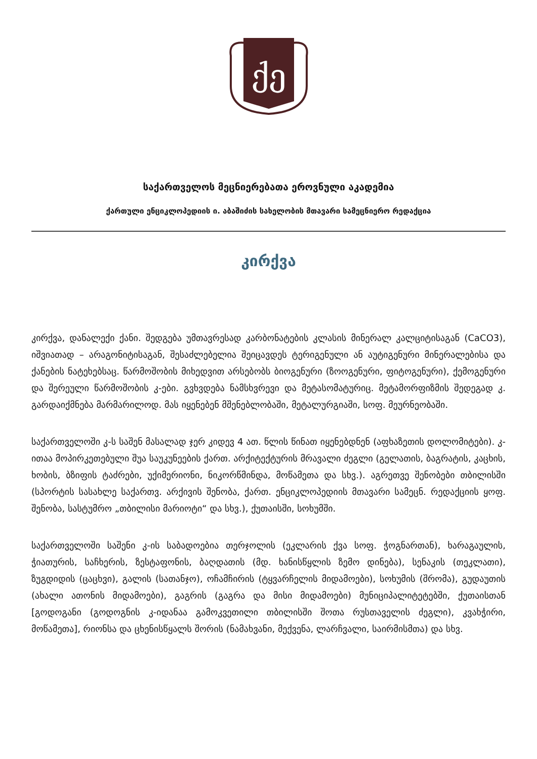ქე
საქართველოს მეცნიერებათა ეროვნული აკადემია
ქართული ენციკლოპედიის ი. აბაშიძის სახელობის მთავარი სამეცნიერო რედაქცია
კირქვა
კირქვა, დანალექი ქანი. შედგება უმთავრესად კარბონატების კლასის მინერალ კალციტისაგან (CaCO3), იშვიათად – არაგონიტისაგან, შესაძლებელია შეიცავდეს ტერიგენული ან აუტიგენური მინერალებისა და ქანების ნატეხებსაც. წარმოშობის მიხედვით არსებობს ბიოგენური (ზოოგენური, ფიტოგენური), ქემოგენური და შერეული წარმოშობის კ-ები. გვხვდება ნამსხვრევი და მეტასომატურიც. მეტამორფიზმის შედეგად კ. გარდაიქმნება მარმარილოდ. მას იყენებენ მშენებლობაში, მეტალურგიაში, სოფ. მეურნეობაში.
საქართველოში კ-ს საშენ მასალად ჯერ კიდევ 4 ათ. წლის წინათ იყენებდნენ (აფხაზეთის დოლომიტები). კ-ითაა მოპირკეთებული შუა საუკუნეების ქართ. არქიტექტურის მრავალი ძეგლი (გელათის, ბაგრატის, კაცხის, ხობის, ბზიფის ტაძრები, უქიმერიონი, ნიკორწმინდა, მოწამეთა და სხვ.). აგრეთვე შენობები თბილისში (სპორტის სასახლე საქართვ. არქივის შენობა, ქართ. ენციკლოპედიის მთავარი სამეცნ. რედაქციის ყოფ. შენობა, სასტუმრო „თბილისი მარიოტი“ და სხვ.), ქუთაისში, სოხუმში.
საქართველოში საშენი კ-ის საბადოებია თერჯოლის (ეკლარის ქვა სოფ. ჭოგნართან), ხარაგაულის, ჭიათურის, საჩხერის, ზესტაფონის, ბაღდათის (მდ. ხანისწყლის ზემო დინება), სენაკის (თეკლათი), ზუგდიდის (ცაცხვი), გალის (სათანჯო), ოჩამჩირის (ტყვარჩელის მიდამოები), სოხუმის (შრომა), გუდაუთის (ახალი ათონის მიდამოები), გაგრის (გაგრა და მისი მიდამოები) მუნიციპალიტეტებში, ქუთაისთან [გოდოგანი (გოდოგნის კ-იდანაა გამოკვეთილი თბილისში შოთა რუსთაველის ძეგლი), კვახჭირი, მოწამეთა], რიონსა და ცხენისწყალს შორის (ნამახვანი, მექვენა, ლარჩვალი, საირმისმთა) და სხვ.